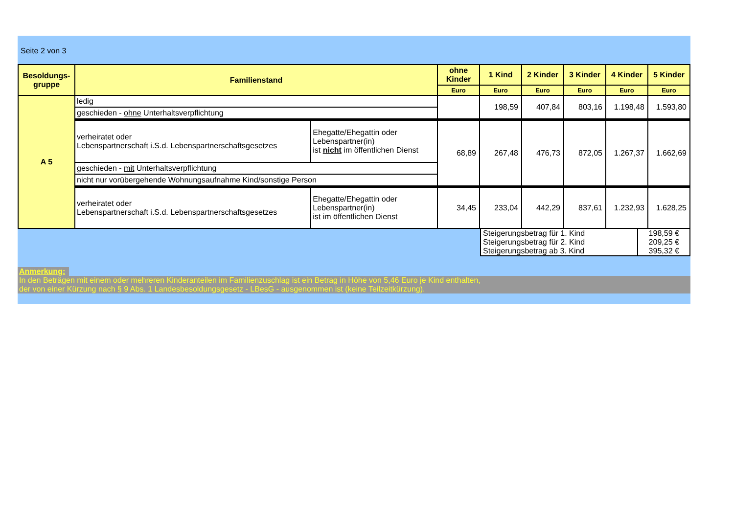Seite 2 von 3
| Besoldungs- gruppe | Familienstand | | ohne Kinder | 1 Kind | 2 Kinder | 3 Kinder | 4 Kinder | 5 Kinder |
| --- | --- | --- | --- | --- | --- | --- | --- | --- |
| | | | Euro | Euro | Euro | Euro | Euro | Euro |
| A 5 | ledig | | | 198,59 | 407,84 | 803,16 | 1.198,48 | 1.593,80 |
| | geschieden - ohne Unterhaltsverpflichtung | | | | | | | |
| | verheiratet oder Lebenspartnerschaft i.S.d. Lebenspartnerschaftsgesetzes | Ehegatte/Ehegattin oder Lebenspartner(in) ist nicht im öffentlichen Dienst | 68,89 | 267,48 | 476,73 | 872,05 | 1.267,37 | 1.662,69 |
| | geschieden - mit Unterhaltsverpflichtung | | | | | | | |
| | nicht nur vorübergehende Wohnungsaufnahme Kind/sonstige Person | | | | | | | |
| | verheiratet oder Lebenspartnerschaft i.S.d. Lebenspartnerschaftsgesetzes | Ehegatte/Ehegattin oder Lebenspartner(in) ist im öffentlichen Dienst | 34,45 | 233,04 | 442,29 | 837,61 | 1.232,93 | 1.628,25 |
| Steigerungsbetrag für 1. Kind | 198,59 € |
| Steigerungsbetrag für 2. Kind | 209,25 € |
| Steigerungsbetrag ab 3. Kind | 395,32 € |
Anmerkung:
In den Beträgen mit einem oder mehreren Kinderanteilen im Familienzuschlag ist ein Betrag in Höhe von 5,46 Euro je Kind enthalten,
der von einer Kürzung nach § 9 Abs. 1 Landesbesoldungsgesetz - LBesG - ausgenommen ist (keine Teilzeitkürzung).